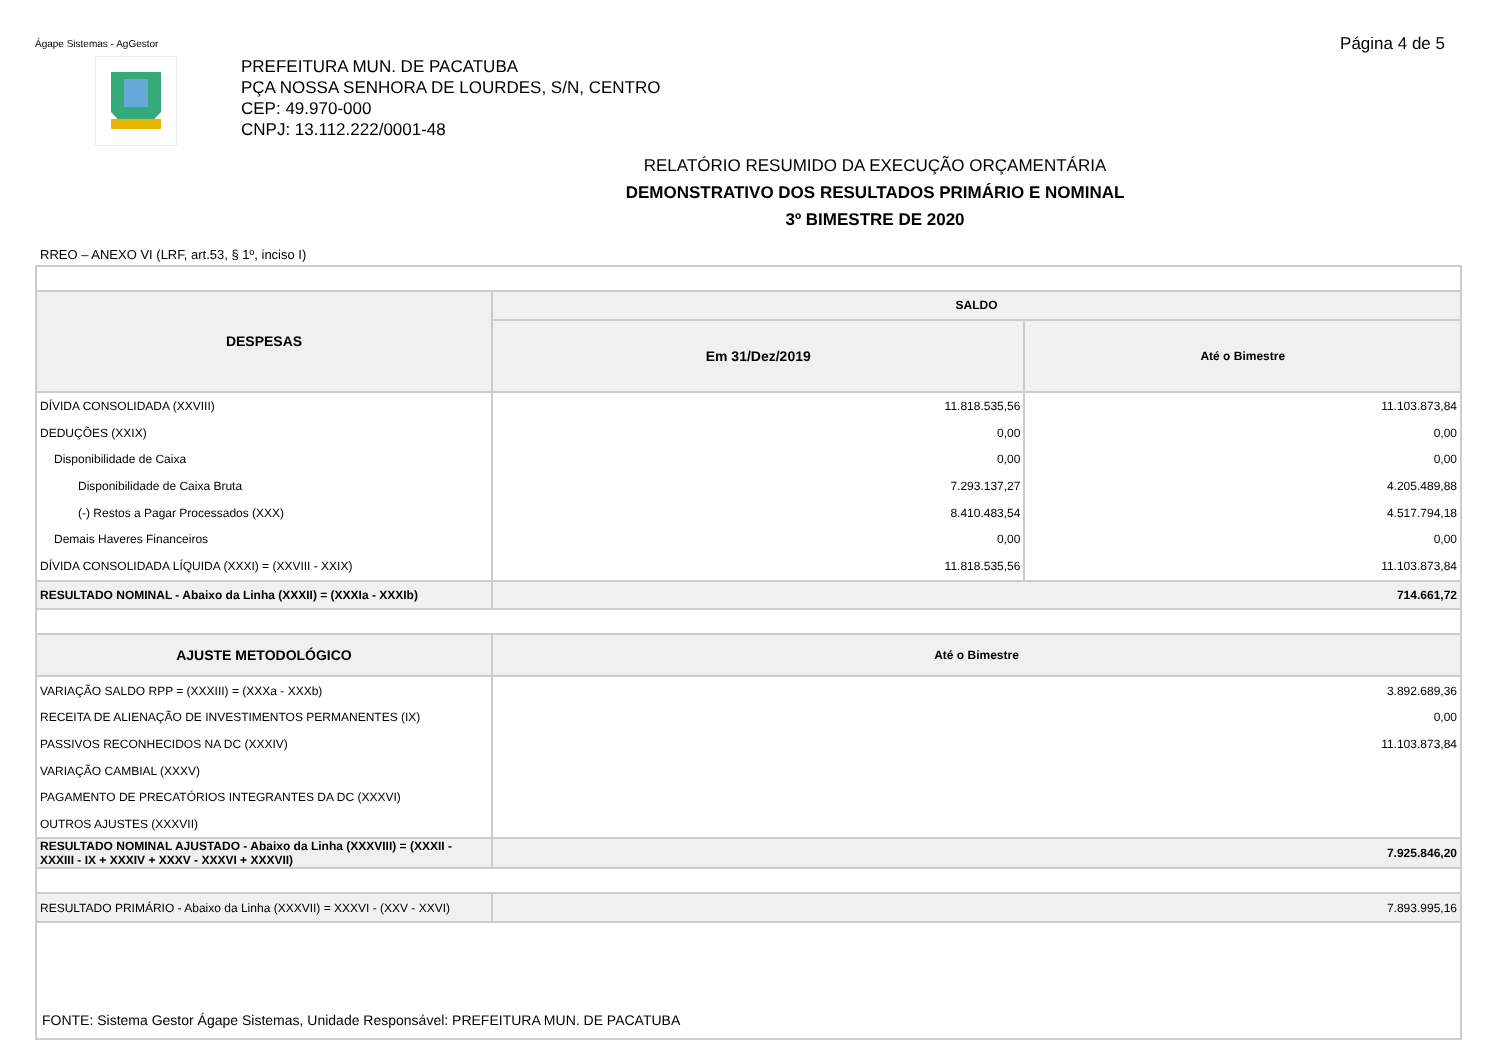Ágape Sistemas - AgGestor
Página 4 de 5
PREFEITURA MUN. DE PACATUBA
PÇA NOSSA SENHORA DE LOURDES, S/N, CENTRO
CEP: 49.970-000
CNPJ: 13.112.222/0001-48
RELATÓRIO RESUMIDO DA EXECUÇÃO ORÇAMENTÁRIA
DEMONSTRATIVO DOS RESULTADOS PRIMÁRIO E NOMINAL
3º BIMESTRE DE 2020
RREO – ANEXO VI (LRF, art.53, § 1º, inciso I)
| DESPESAS | SALDO | |
| --- | --- | --- |
| | Em 31/Dez/2019 | Até o Bimestre |
| DÍVIDA CONSOLIDADA (XXVIII) | 11.818.535,56 | 11.103.873,84 |
| DEDUÇÕES (XXIX) | 0,00 | 0,00 |
| Disponibilidade de Caixa | 0,00 | 0,00 |
| Disponibilidade de Caixa Bruta | 7.293.137,27 | 4.205.489,88 |
| (-) Restos a Pagar Processados (XXX) | 8.410.483,54 | 4.517.794,18 |
| Demais Haveres Financeiros | 0,00 | 0,00 |
| DÍVIDA CONSOLIDADA LÍQUIDA (XXXI) = (XXVIII - XXIX) | 11.818.535,56 | 11.103.873,84 |
| RESULTADO NOMINAL - Abaixo da Linha (XXXII) = (XXXIa - XXXIb) | 714.661,72 | |
| AJUSTE METODOLÓGICO | Até o Bimestre | |
| VARIAÇÃO SALDO RPP = (XXXIII) = (XXXa - XXXb) | 3.892.689,36 | |
| RECEITA DE ALIENAÇÃO DE INVESTIMENTOS PERMANENTES (IX) | 0,00 | |
| PASSIVOS RECONHECIDOS NA DC (XXXIV) | 11.103.873,84 | |
| VARIAÇÃO CAMBIAL (XXXV) | | |
| PAGAMENTO DE PRECATÓRIOS INTEGRANTES DA DC (XXXVI) | | |
| OUTROS AJUSTES (XXXVII) | | |
| RESULTADO NOMINAL AJUSTADO - Abaixo da Linha (XXXVIII) = (XXXII - XXXIII - IX + XXXIV + XXXV - XXXVI + XXXVII) | 7.925.846,20 | |
| RESULTADO PRIMÁRIO - Abaixo da Linha (XXXVII) = XXXVI - (XXV - XXVI) | 7.893.995,16 | |
| FONTE: Sistema Gestor Ágape Sistemas, Unidade Responsável: PREFEITURA MUN. DE PACATUBA | | |